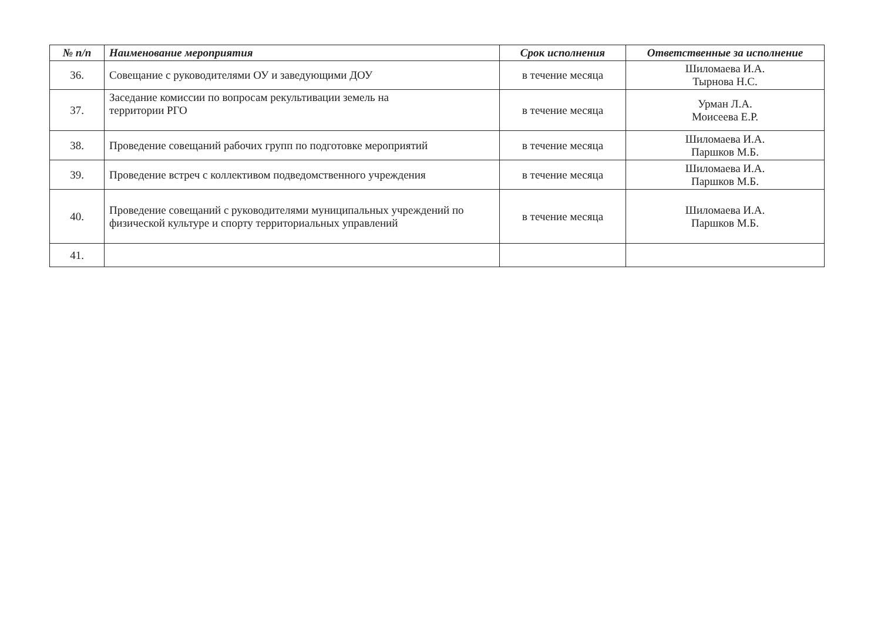| № п/п | Наименование мероприятия | Срок исполнения | Ответственные за исполнение |
| --- | --- | --- | --- |
| 36. | Совещание с руководителями ОУ и заведующими ДОУ | в течение месяца | Шиломаева И.А. Тырнова Н.С. |
| 37. | Заседание комиссии по вопросам рекультивации земель на территории РГО | в течение месяца | Урман Л.А. Моисеева Е.Р. |
| 38. | Проведение совещаний рабочих групп по подготовке мероприятий | в течение месяца | Шиломаева И.А. Паршков М.Б. |
| 39. | Проведение встреч с коллективом подведомственного учреждения | в течение месяца | Шиломаева И.А. Паршков М.Б. |
| 40. | Проведение совещаний с руководителями муниципальных учреждений по физической культуре и спорту территориальных управлений | в течение месяца | Шиломаева И.А. Паршков М.Б. |
| 41. | | | |